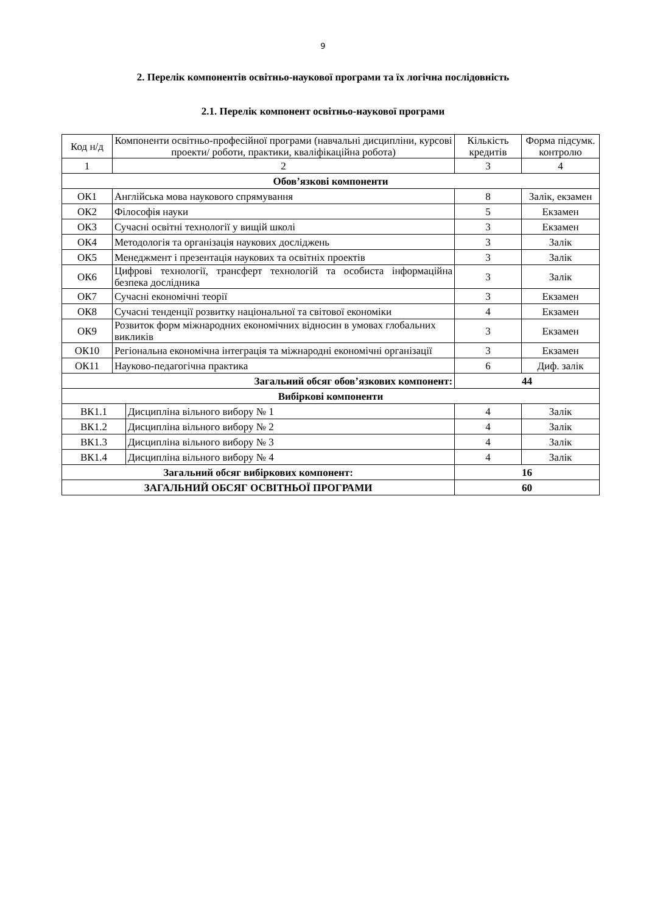9
2. Перелік компонентів освітньо-наукової програми та їх логічна послідовність
2.1. Перелік компонент освітньо-наукової програми
| Код н/д | Компоненти освітньо-професійної програми (навчальні дисципліни, курсові проекти/ роботи, практики, кваліфікаційна робота) | | Кількість кредитів | Форма підсумк. контролю |
| --- | --- | --- | --- | --- |
| 1 | 2 | | 3 | 4 |
| Обов’язкові компоненти | | | | |
| ОК1 | Англійська мова наукового спрямування | | 8 | Залік, екзамен |
| ОК2 | Філософія науки | | 5 | Екзамен |
| ОК3 | Сучасні освітні технології у вищій школі | | 3 | Екзамен |
| ОК4 | Методологія та організація наукових досліджень | | 3 | Залік |
| ОК5 | Менеджмент і презентація наукових та освітніх проектів | | 3 | Залік |
| ОК6 | Цифрові технології, трансферт технологій та особиста інформаційна безпека дослідника | | 3 | Залік |
| ОК7 | Сучасні економічні теорії | | 3 | Екзамен |
| ОК8 | Сучасні тенденції розвитку національної та світової економіки | | 4 | Екзамен |
| ОК9 | Розвиток форм міжнародних економічних відносин в умовах глобальних викликів | | 3 | Екзамен |
| ОК10 | Регіональна економічна інтеграція та міжнародні економічні організації | | 3 | Екзамен |
| ОК11 | Науково-педагогічна практика | | 6 | Диф. залік |
| Загальний обсяг обов’язкових компонент: | | | 44 | |
| Вибіркові компоненти | | | | |
| ВК1.1 | | Дисципліна вільного вибору № 1 | 4 | Залік |
| ВК1.2 | | Дисципліна вільного вибору № 2 | 4 | Залік |
| ВК1.3 | | Дисципліна вільного вибору № 3 | 4 | Залік |
| ВК1.4 | | Дисципліна вільного вибору № 4 | 4 | Залік |
| Загальний обсяг вибіркових компонент: | | | 16 | |
| ЗАГАЛЬНИЙ ОБСЯГ ОСВІТНЬОЇ ПРОГРАМИ | | | 60 | |